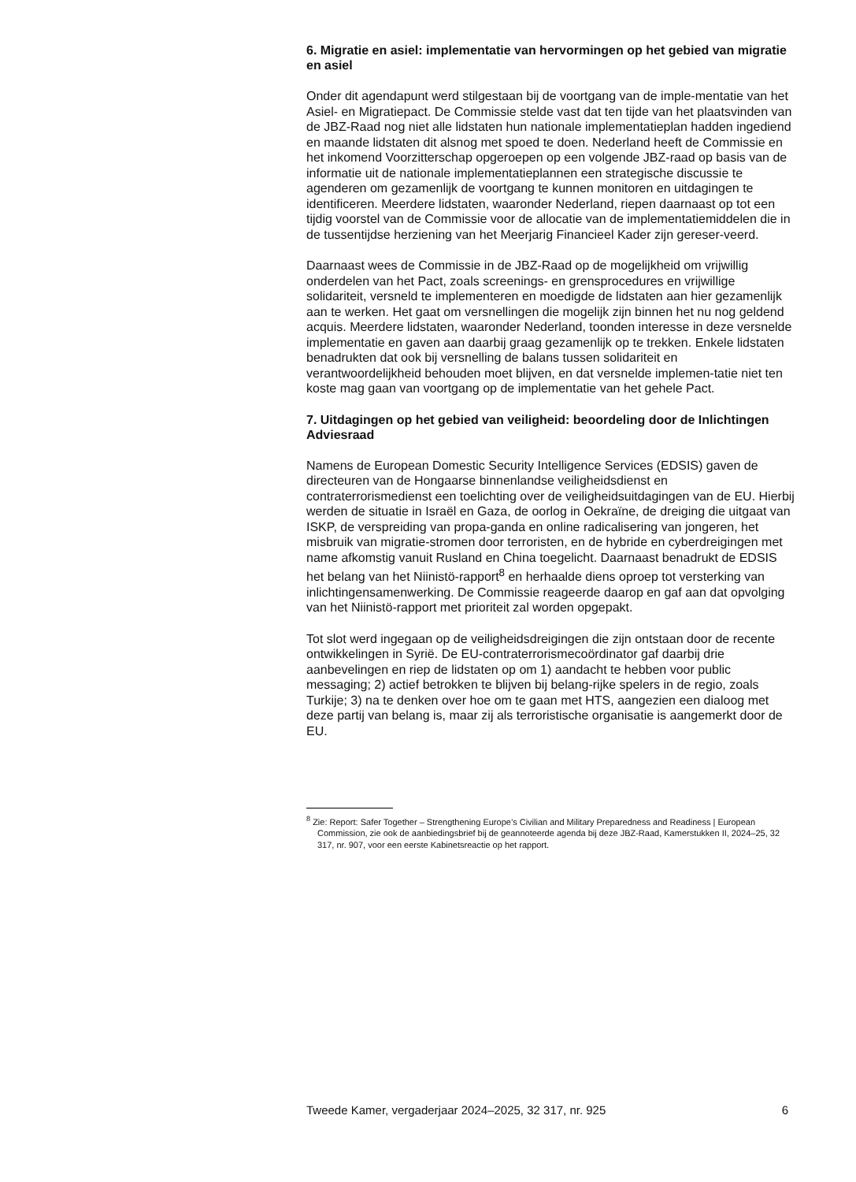6. Migratie en asiel: implementatie van hervormingen op het gebied van migratie en asiel
Onder dit agendapunt werd stilgestaan bij de voortgang van de imple-mentatie van het Asiel- en Migratiepact. De Commissie stelde vast dat ten tijde van het plaatsvinden van de JBZ-Raad nog niet alle lidstaten hun nationale implementatieplan hadden ingediend en maande lidstaten dit alsnog met spoed te doen. Nederland heeft de Commissie en het inkomend Voorzitterschap opgeroepen op een volgende JBZ-raad op basis van de informatie uit de nationale implementatieplannen een strategische discussie te agenderen om gezamenlijk de voortgang te kunnen monitoren en uitdagingen te identificeren. Meerdere lidstaten, waaronder Nederland, riepen daarnaast op tot een tijdig voorstel van de Commissie voor de allocatie van de implementatiemiddelen die in de tussentijdse herziening van het Meerjarig Financieel Kader zijn gereser-veerd.
Daarnaast wees de Commissie in de JBZ-Raad op de mogelijkheid om vrijwillig onderdelen van het Pact, zoals screenings- en grensprocedures en vrijwillige solidariteit, versneld te implementeren en moedigde de lidstaten aan hier gezamenlijk aan te werken. Het gaat om versnellingen die mogelijk zijn binnen het nu nog geldend acquis. Meerdere lidstaten, waaronder Nederland, toonden interesse in deze versnelde implementatie en gaven aan daarbij graag gezamenlijk op te trekken. Enkele lidstaten benadrukten dat ook bij versnelling de balans tussen solidariteit en verantwoordelijkheid behouden moet blijven, en dat versnelde implemen-tatie niet ten koste mag gaan van voortgang op de implementatie van het gehele Pact.
7. Uitdagingen op het gebied van veiligheid: beoordeling door de Inlichtingen Adviesraad
Namens de European Domestic Security Intelligence Services (EDSIS) gaven de directeuren van de Hongaarse binnenlandse veiligheidsdienst en contraterrorismedienst een toelichting over de veiligheidsuitdagingen van de EU. Hierbij werden de situatie in Israël en Gaza, de oorlog in Oekraïne, de dreiging die uitgaat van ISKP, de verspreiding van propa-ganda en online radicalisering van jongeren, het misbruik van migratie-stromen door terroristen, en de hybride en cyberdreigingen met name afkomstig vanuit Rusland en China toegelicht. Daarnaast benadrukt de EDSIS het belang van het Niinistö-rapport<sup>8</sup> en herhaalde diens oproep tot versterking van inlichtingensamenwerking. De Commissie reageerde daarop en gaf aan dat opvolging van het Niinistö-rapport met prioriteit zal worden opgepakt.
Tot slot werd ingegaan op de veiligheidsdreigingen die zijn ontstaan door de recente ontwikkelingen in Syrië. De EU-contraterrorismecoördinator gaf daarbij drie aanbevelingen en riep de lidstaten op om 1) aandacht te hebben voor public messaging; 2) actief betrokken te blijven bij belang-rijke spelers in de regio, zoals Turkije; 3) na te denken over hoe om te gaan met HTS, aangezien een dialoog met deze partij van belang is, maar zij als terroristische organisatie is aangemerkt door de EU.
<sup>8</sup> Zie: Report: Safer Together – Strengthening Europe’s Civilian and Military Preparedness and Readiness | European Commission, zie ook de aanbiedingsbrief bij de geannoteerde agenda bij deze JBZ-Raad, Kamerstukken II, 2024–25, 32 317, nr. 907, voor een eerste Kabinetsreactie op het rapport.
Tweede Kamer, vergaderjaar 2024–2025, 32 317, nr. 925 6